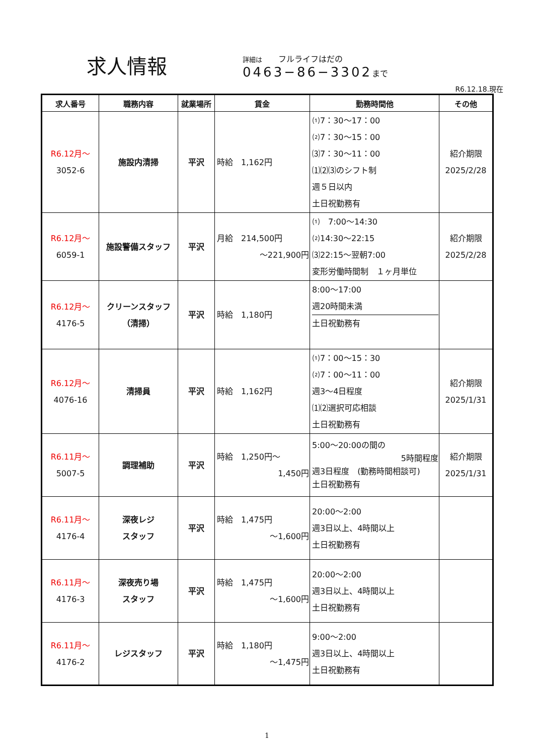求人情報
詳細は　　フルライフはだの
0463−86−3302まで
R6.12.18.現在
| 求人番号 | 職務内容 | 就業場所 | 賃金 | 勤務時間他 | その他 |
| --- | --- | --- | --- | --- | --- |
| R6.12月〜 3052-6 | 施設内清掃 | 平沢 | 時給 1,162円 | ⑴7：30〜17：00 ⑵7：30〜15：00 ⑶7：30〜11：00 ⑴⑵⑶のシフト制 週５日以内 土日祝勤務有 | 紹介期限 2025/2/28 |
| R6.12月〜 6059-1 | 施設警備スタッフ | 平沢 | 月給 214,500円 〜221,900円 | ⑴ 7:00〜14:30 ⑵14:30〜22:15 ⑶22:15〜翌朝7:00 変形労働時間制 １ヶ月単位 | 紹介期限 2025/2/28 |
| R6.12月〜 4176-5 | クリーンスタッフ （清掃） | 平沢 | 時給 1,180円 | 8:00〜17:00 週20時間未満 土日祝勤務有 | |
| R6.12月〜 4076-16 | 清掃員 | 平沢 | 時給 1,162円 | ⑴7：00〜15：30 ⑵7：00〜11：00 週3〜4日程度 ⑴⑵選択可応相談 土日祝勤務有 | 紹介期限 2025/1/31 |
| R6.11月〜 5007-5 | 調理補助 | 平沢 | 時給 1,250円〜 1,450円 | 5:00〜20:00の間の 5時間程度 週3日程度 (勤務時間相談可) 土日祝勤務有 | 紹介期限 2025/1/31 |
| R6.11月〜 4176-4 | 深夜レジ スタッフ | 平沢 | 時給 1,475円 〜1,600円 | 20:00〜2:00 週3日以上、4時間以上 土日祝勤務有 | |
| R6.11月〜 4176-3 | 深夜売り場 スタッフ | 平沢 | 時給 1,475円 〜1,600円 | 20:00〜2:00 週3日以上、4時間以上 土日祝勤務有 | |
| R6.11月〜 4176-2 | レジスタッフ | 平沢 | 時給 1,180円 〜1,475円 | 9:00〜2:00 週3日以上、4時間以上 土日祝勤務有 | |
1